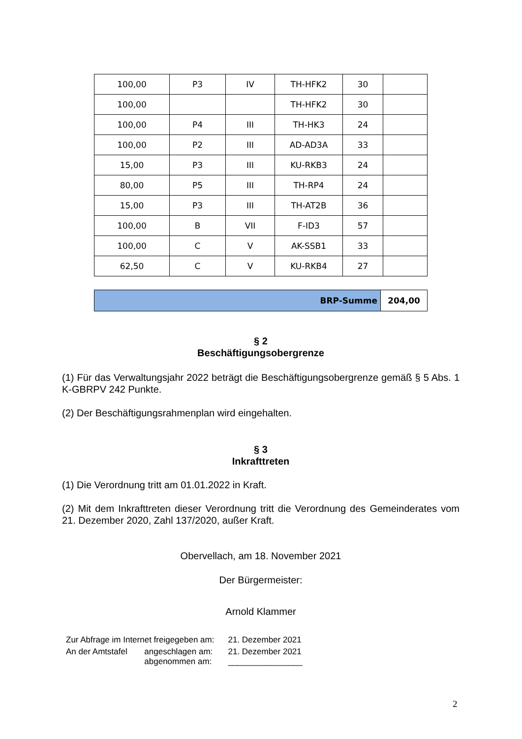| 100,00 | P3 | IV | TH-HFK2 | 30 | |
| 100,00 | | | TH-HFK2 | 30 | |
| 100,00 | P4 | III | TH-HK3 | 24 | |
| 100,00 | P2 | III | AD-AD3A | 33 | |
| 15,00 | P3 | III | KU-RKB3 | 24 | |
| 80,00 | P5 | III | TH-RP4 | 24 | |
| 15,00 | P3 | III | TH-AT2B | 36 | |
| 100,00 | B | VII | F-ID3 | 57 | |
| 100,00 | C | V | AK-SSB1 | 33 | |
| 62,50 | C | V | KU-RKB4 | 27 | |
| BRP-Summe | 204,00 |
§ 2
Beschäftigungsobergrenze
(1) Für das Verwaltungsjahr 2022 beträgt die Beschäftigungsobergrenze gemäß § 5 Abs. 1 K-GBRPV 242 Punkte.
(2) Der Beschäftigungsrahmenplan wird eingehalten.
§ 3
Inkrafttreten
(1) Die Verordnung tritt am 01.01.2022 in Kraft.
(2) Mit dem Inkrafttreten dieser Verordnung tritt die Verordnung des Gemeinderates vom 21. Dezember 2020, Zahl 137/2020, außer Kraft.
Obervellach, am 18. November 2021
Der Bürgermeister:
Arnold Klammer
| Zur Abfrage im Internet freigegeben am: | | 21. Dezember 2021 |
| An der Amtstafel | angeschlagen am: abgenommen am: | 21. Dezember 2021 ________________ |
2